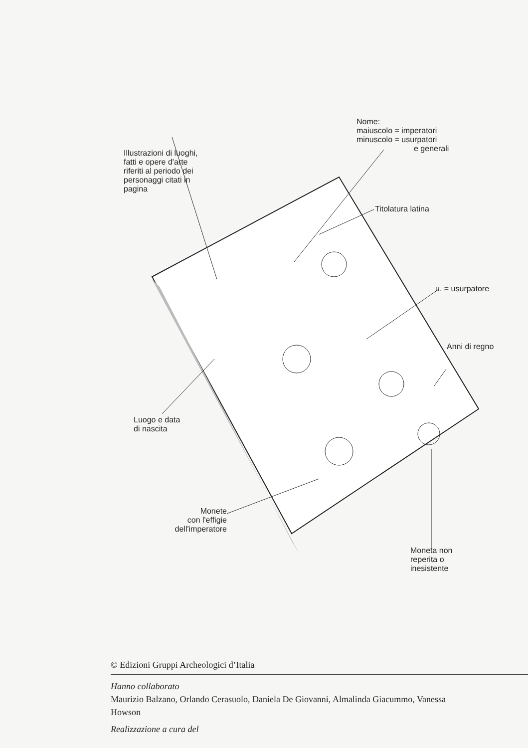Nome:
maiuscolo = imperatori
minuscolo = usurpatori
e generali
Illustrazioni di luoghi,
fatti e opere d'arte
riferiti al periodo dei
personaggi citati in
pagina
Titolatura latina
u. = usurpatore
Anni di regno
Luogo e data
di nascita
Monete
con l'effigie
dell'imperatore
Moneta non
reperita o
inesistente
© Edizioni Gruppi Archeologici d’Italia
Hanno collaborato
Maurizio Balzano, Orlando Cerasuolo, Daniela De Giovanni, Almalinda Giacummo, Vanessa
Howson
Realizzazione a cura del